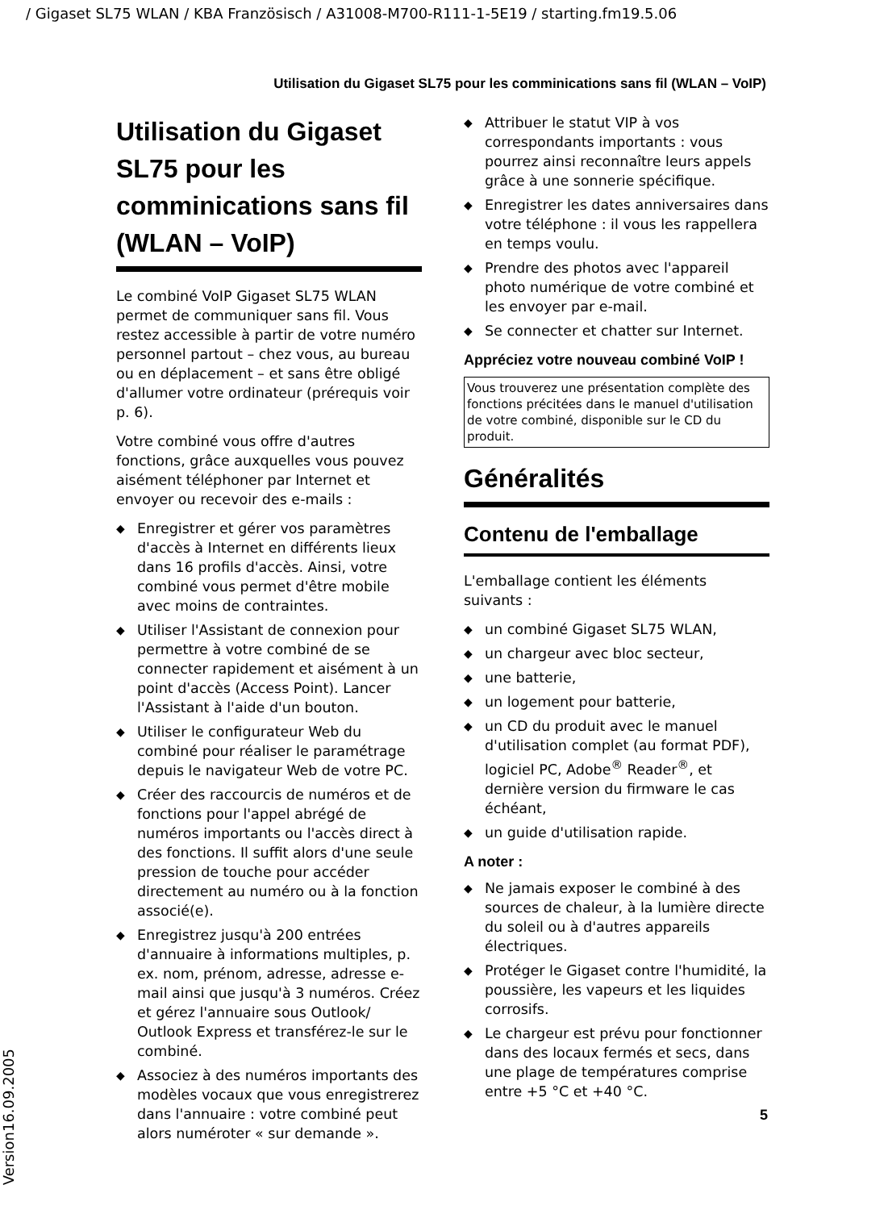/ Gigaset SL75 WLAN / KBA Französisch / A31008-M700-R111-1-5E19 / starting.fm19.5.06
Utilisation du Gigaset SL75 pour les comminications sans fil (WLAN – VoIP)
Utilisation du Gigaset SL75 pour les comminications sans fil (WLAN – VoIP)
Le combiné VoIP Gigaset SL75 WLAN permet de communiquer sans fil. Vous restez accessible à partir de votre numéro personnel partout – chez vous, au bureau ou en déplacement – et sans être obligé d'allumer votre ordinateur (prérequis voir p. 6).
Votre combiné vous offre d'autres fonctions, grâce auxquelles vous pouvez aisément téléphoner par Internet et envoyer ou recevoir des e-mails :
◆ Enregistrer et gérer vos paramètres d'accès à Internet en différents lieux dans 16 profils d'accès. Ainsi, votre combiné vous permet d'être mobile avec moins de contraintes.
◆ Utiliser l'Assistant de connexion pour permettre à votre combiné de se connecter rapidement et aisément à un point d'accès (Access Point). Lancer l'Assistant à l'aide d'un bouton.
◆ Utiliser le configurateur Web du combiné pour réaliser le paramétrage depuis le navigateur Web de votre PC.
◆ Créer des raccourcis de numéros et de fonctions pour l'appel abrégé de numéros importants ou l'accès direct à des fonctions. Il suffit alors d'une seule pression de touche pour accéder directement au numéro ou à la fonction associé(e).
◆ Enregistrez jusqu'à 200 entrées d'annuaire à informations multiples, p. ex. nom, prénom, adresse, adresse e-mail ainsi que jusqu'à 3 numéros. Créez et gérez l'annuaire sous Outlook/ Outlook Express et transférez-le sur le combiné.
◆ Associez à des numéros importants des modèles vocaux que vous enregistrerez dans l'annuaire : votre combiné peut alors numéroter « sur demande ».
◆ Attribuer le statut VIP à vos correspondants importants : vous pourrez ainsi reconnaître leurs appels grâce à une sonnerie spécifique.
◆ Enregistrer les dates anniversaires dans votre téléphone : il vous les rappellera en temps voulu.
◆ Prendre des photos avec l'appareil photo numérique de votre combiné et les envoyer par e-mail.
◆ Se connecter et chatter sur Internet.
Appréciez votre nouveau combiné VoIP !
Vous trouverez une présentation complète des fonctions précitées dans le manuel d'utilisation de votre combiné, disponible sur le CD du produit.
Généralités
Contenu de l'emballage
L'emballage contient les éléments suivants :
◆ un combiné Gigaset SL75 WLAN,
◆ un chargeur avec bloc secteur,
◆ une batterie,
◆ un logement pour batterie,
◆ un CD du produit avec le manuel d'utilisation complet (au format PDF), logiciel PC, Adobe<sup>®</sup> Reader<sup>®</sup>, et dernière version du firmware le cas échéant,
◆ un guide d'utilisation rapide.
A noter :
◆ Ne jamais exposer le combiné à des sources de chaleur, à la lumière directe du soleil ou à d'autres appareils électriques.
◆ Protéger le Gigaset contre l'humidité, la poussière, les vapeurs et les liquides corrosifs.
◆ Le chargeur est prévu pour fonctionner dans des locaux fermés et secs, dans une plage de températures comprise entre +5 °C et +40 °C.
5
Version16.09.2005